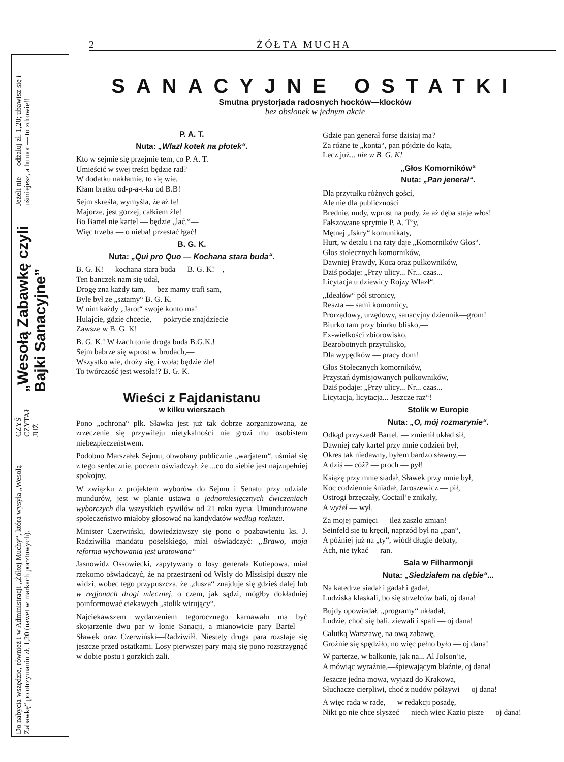2 ŻÓŁTA MUCHA
Do nabycia wszędzie, również i w Administracji „Żółtej Muchy“, która wysyła „Wesołą Zabawkę“ po otrzymaniu zł. 1,20 (nawet w markach pocztowych).
CZYŚ CZYTAŁ JUŻ
„Wesołą Zabawkę czyli Bajki Sanacyjne”
Jeżeli nie — odżałuj zł. 1,20; ubawisz się i uśmiejesz, a humor — to zdrowie!!
SANACYJNE OSTATKI
Smutna prystorjada radosnych hocków—klocków
bez obsłonek w jednym akcie
P. A. T.
Nuta: „Wlazł kotek na płotek“.
Kto w sejmie się przejmie tem, co P. A. T.
Umieścić w swej treści będzie rad?
W dodatku nakłamie, to się wie,
Kłam bratku od-p-a-t-ku od B.B!
Sejm skreśla, wymyśla, że aż fe!
Majorze, jest gorzej, całkiem źle!
Bo Bartel nie kartel — będzie „lać,“—
Więc trzeba — o nieba! przestać łgać!
B. G. K.
Nuta: „Qui pro Quo — Kochana stara buda“.
B. G. K! — kochana stara buda — B. G. K!—,
Ten banczek nam się udał,
Drogę zna każdy tam, — bez mamy trafi sam,—
Byle był ze „sztamy“ B. G. K.—
W nim każdy „Jarot“ swoje konto ma!
Hulajcie, gdzie chcecie, — pokrycie znajdziecie
Zawsze w B. G. K!
B. G. K.! W łzach tonie droga buda B.G.K.!
Sejm babrze się wprost w brudach,—
Wszystko wie, droży się, i woła: będzie źle!
To twórczość jest wesoła!? B. G. K.—
Wieści z Fajdanistanu
w kilku wierszach
Pono „ochrona“ płk. Sławka jest już tak dobrze zorganizowana, że zrzeczenie się przywileju nietykalności nie grozi mu osobistem niebezpieczeństwem.
Podobno Marszałek Sejmu, obwołany publicznie „warjatem“, uśmiał się z tego serdecznie, poczem oświadczył, że ...co do siebie jest najzupełniej spokojny.
W związku z projektem wyborów do Sejmu i Senatu przy udziale mundurów, jest w planie ustawa o jednomiesięcznych ćwiczeniach wyborczych dla wszystkich cywilów od 21 roku życia. Umundurowane społeczeństwo miałoby głosować na kandydatów według rozkazu.
Minister Czerwiński, dowiedziawszy się pono o pozbawieniu ks. J. Radziwiłła mandatu poselskiego, miał oświadczyć: „Brawo, moja reforma wychowania jest uratowana“
Jasnowidz Ossowiecki, zapytywany o losy generała Kutiepowa, miał rzekomo oświadczyć, że na przestrzeni od Wisły do Missisipi duszy nie widzi, wobec tego przypuszcza, że „dusza“ znajduje się gdzieś dalej lub w regjonach drogi mlecznej, o czem, jak sądzi, mógłby dokładniej poinformować ciekawych „stolik wirujący“.
Najciekawszem wydarzeniem tegorocznego karnawału ma być skojarzenie dwu par w łonie Sanacji, a mianowicie pary Bartel — Sławek oraz Czerwiński—Radziwiłł. Niestety druga para rozstaje się jeszcze przed ostatkami. Losy pierwszej pary mają się pono rozstrzygnąć w dobie postu i gorzkich żali.
Gdzie pan generał forsę dzisiaj ma?
Za różne te „konta“, pan pójdzie do kąta,
Lecz już... nie w B. G. K!
„Głos Komorników“
Nuta: „Pan jenerał“.
Dla przytułku różnych gości,
Ale nie dla publiczności
Brednie, nudy, wprost na pudy, że aż dęba staje włos!
Fałszowane sprytnie P. A. T’y,
Mętnej „Iskry“ komunikaty,
Hurt, w detalu i na raty daje „Komorników Głos“.
Głos stołecznych komorników,
Dawniej Prawdy, Koca oraz pułkowników,
Dziś podaje: „Przy ulicy... Nr... czas...
Licytacja u dziewicy Rojzy Wlazł“.
„Ideałów“ pół stronicy,
Reszta — sami komornicy,
Prorządowy, urzędowy, sanacyjny dziennik—grom!
Biurko tam przy biurku blisko,—
Ex-wielkości zbiorowisko,
Bezrobotnych przytulisko,
Dla wypędków — pracy dom!
Głos Stołecznych komorników,
Przystań dymisjowanych pułkowników,
Dziś podaje: „Przy ulicy... Nr... czas...
Licytacja, licytacja... Jeszcze raz“!
Stolik w Europie
Nuta: „O, mój rozmarynie“.
Odkąd przyszedł Bartel, — zmienił układ sił,
Dawniej cały kartel przy mnie codzień był,
Okres tak niedawny, byłem bardzo sławny,—
A dziś — cóż? — proch — pył!
Książę przy mnie siadał, Sławek przy mnie był,
Koc codziennie śniadał, Jaroszewicz — pił,
Ostrogi brzęczały, Coctail’e znikały,
A wyżeł — wył.
Za mojej pamięci — ileż zaszło zmian!
Seinfeld się tu kręcił, naprzód był na „pan“,
A później już na „ty“, wiódł długie debaty,—
Ach, nie tykać — ran.
Sala w Filharmonji
Nuta: „Siedziałem na dębie“...
Na katedrze siadał i gadał i gadał,
Ludziska klaskali, bo się strzelców bali, oj dana!
Bujdy opowiadał, „programy“ układał,
Ludzie, choć się bali, ziewali i spali — oj dana!
Calutką Warszawę, na ową zabawę,
Groźnie się spędziło, no więc pełno było — oj dana!
W parterze, w balkonie, jak na... Al Jolson’ie,
A mówiąc wyraźnie,—śpiewającym błaźnie, oj dana!
Jeszcze jedna mowa, wyjazd do Krakowa,
Słuchacze cierpliwi, choć z nudów półżywi — oj dana!
A więc rada w radę, — w redakcji posadę,—
Nikt go nie chce słyszeć — niech więc Kazio pisze — oj dana!